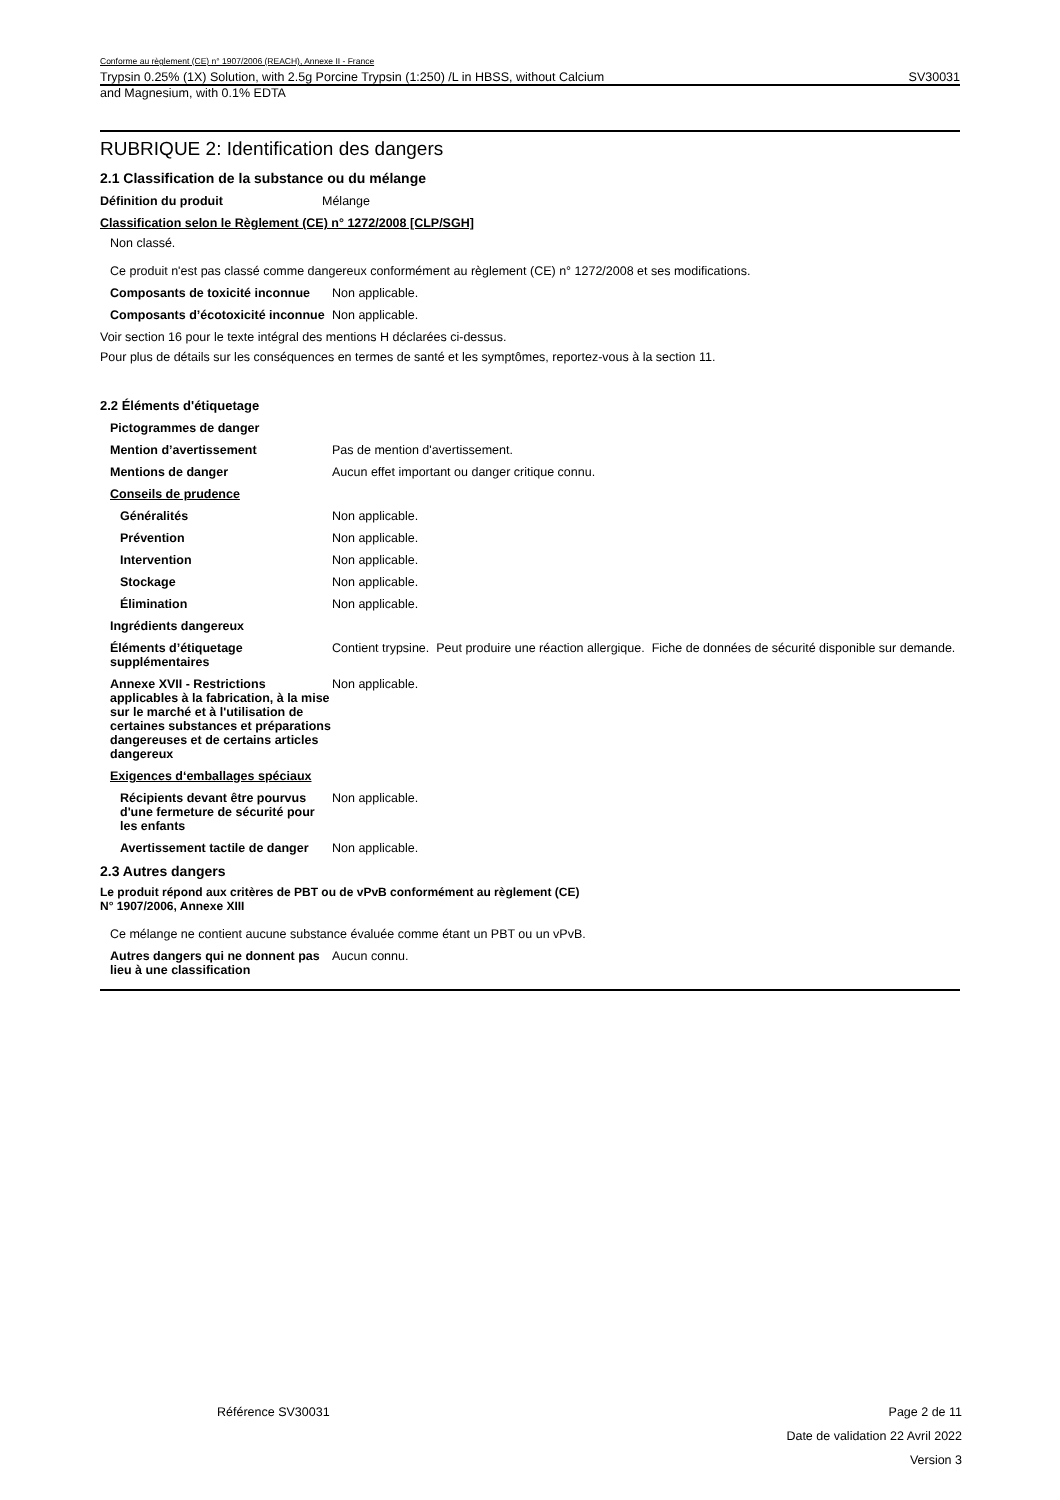Conforme au règlement (CE) n° 1907/2006 (REACH), Annexe II - France
Trypsin 0.25% (1X) Solution, with 2.5g Porcine Trypsin (1:250) /L in HBSS, without Calcium SV30031
and Magnesium, with 0.1% EDTA
RUBRIQUE 2: Identification des dangers
2.1 Classification de la substance ou du mélange
Définition du produit Mélange
Classification selon le Règlement (CE) n° 1272/2008 [CLP/SGH]
Non classé.
Ce produit n'est pas classé comme dangereux conformément au règlement (CE) n° 1272/2008 et ses modifications.
Composants de toxicité inconnue
Non applicable.
Composants d’écotoxicité inconnue
Non applicable.
Voir section 16 pour le texte intégral des mentions H déclarées ci-dessus.
Pour plus de détails sur les conséquences en termes de santé et les symptômes, reportez-vous à la section 11.
2.2 Éléments d'étiquetage
Pictogrammes de danger
Mention d’avertissement Pas de mention d'avertissement.
Mentions de danger Aucun effet important ou danger critique connu.
Conseils de prudence
Généralités Non applicable.
Prévention Non applicable.
Intervention Non applicable.
Stockage Non applicable.
Élimination Non applicable.
Ingrédients dangereux
Éléments d’étiquetage supplémentaires
Contient trypsine. Peut produire une réaction allergique. Fiche de données de sécurité disponible sur demande.
Annexe XVII - Restrictions applicables à la fabrication, à la mise sur le marché et à l'utilisation de certaines substances et préparations dangereuses et de certains articles dangereux
Non applicable.
Exigences d‘emballages spéciaux
Récipients devant être pourvus d'une fermeture de sécurité pour les enfants
Non applicable.
Avertissement tactile de danger
Non applicable.
2.3 Autres dangers
Le produit répond aux critères de PBT ou de vPvB conformément au règlement (CE)
N° 1907/2006, Annexe XIII
Ce mélange ne contient aucune substance évaluée comme étant un PBT ou un vPvB.
Autres dangers qui ne donnent pas lieu à une classification
Aucun connu.
Référence SV30031 Page 2 de 11
Date de validation 22 Avril 2022
Version 3